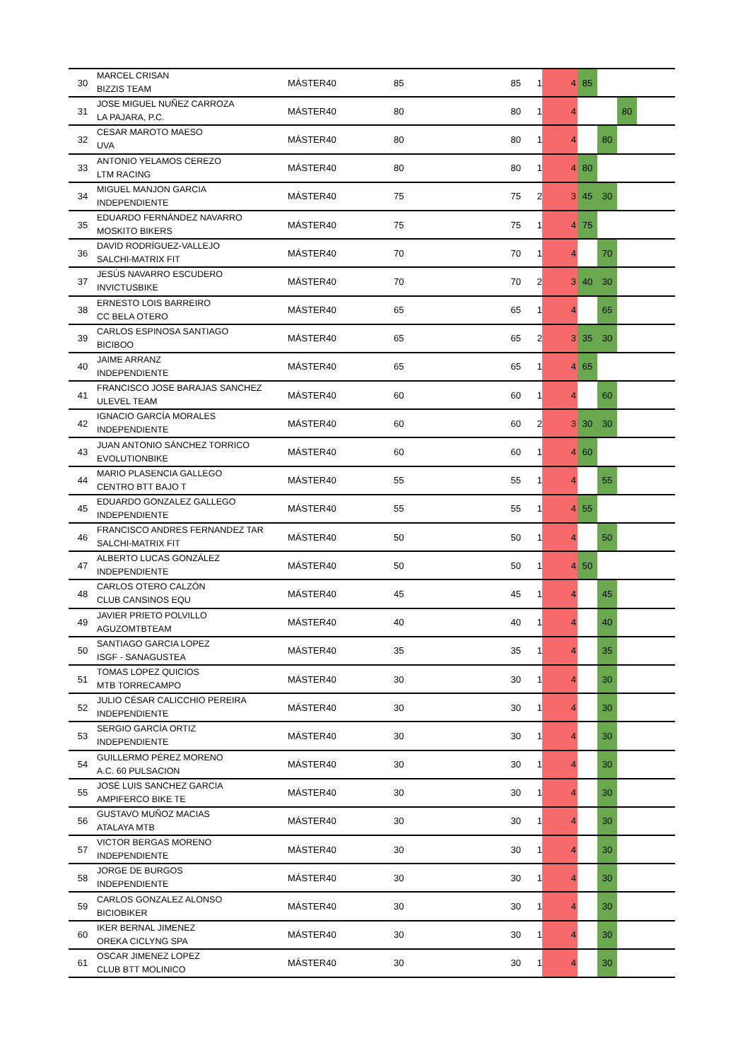| 30 | MARCEL CRISAN BIZZIS TEAM | MÁSTER40 | 85 | 85 | 1 | 4 | 85 | | | |
| 31 | JOSE MIGUEL NUÑEZ CARROZA LA PAJARA, P.C. | MÁSTER40 | 80 | 80 | 1 | 4 | | | 80 | |
| 32 | CESAR MAROTO MAESO UVA | MÁSTER40 | 80 | 80 | 1 | 4 | | 80 | | |
| 33 | ANTONIO YELAMOS CEREZO LTM RACING | MÁSTER40 | 80 | 80 | 1 | 4 | 80 | | | |
| 34 | MIGUEL MANJON GARCIA INDEPENDIENTE | MÁSTER40 | 75 | 75 | 2 | 3 | 45 | 30 | | |
| 35 | EDUARDO FERNÁNDEZ NAVARRO MOSKITO BIKERS | MÁSTER40 | 75 | 75 | 1 | 4 | 75 | | | |
| 36 | DAVID RODRÍGUEZ-VALLEJO SALCHI-MATRIX FIT | MÁSTER40 | 70 | 70 | 1 | 4 | | 70 | | |
| 37 | JESÚS NAVARRO ESCUDERO INVICTUSBIKE | MÁSTER40 | 70 | 70 | 2 | 3 | 40 | 30 | | |
| 38 | ERNESTO LOIS BARREIRO CC BELA OTERO | MÁSTER40 | 65 | 65 | 1 | 4 | | 65 | | |
| 39 | CARLOS ESPINOSA SANTIAGO BICIBOO | MÁSTER40 | 65 | 65 | 2 | 3 | 35 | 30 | | |
| 40 | JAIME ARRANZ INDEPENDIENTE | MÁSTER40 | 65 | 65 | 1 | 4 | 65 | | | |
| 41 | FRANCISCO JOSE BARAJAS SANCHEZ ULEVEL TEAM | MÁSTER40 | 60 | 60 | 1 | 4 | | 60 | | |
| 42 | IGNACIO GARCÍA MORALES INDEPENDIENTE | MÁSTER40 | 60 | 60 | 2 | 3 | 30 | 30 | | |
| 43 | JUAN ANTONIO SÁNCHEZ TORRICO EVOLUTIONBIKE | MÁSTER40 | 60 | 60 | 1 | 4 | 60 | | | |
| 44 | MARIO PLASENCIA GALLEGO CENTRO BTT BAJO T | MÁSTER40 | 55 | 55 | 1 | 4 | | 55 | | |
| 45 | EDUARDO GONZALEZ GALLEGO INDEPENDIENTE | MÁSTER40 | 55 | 55 | 1 | 4 | 55 | | | |
| 46 | FRANCISCO ANDRES FERNANDEZ TAR SALCHI-MATRIX FIT | MÁSTER40 | 50 | 50 | 1 | 4 | | 50 | | |
| 47 | ALBERTO LUCAS GONZÁLEZ INDEPENDIENTE | MÁSTER40 | 50 | 50 | 1 | 4 | 50 | | | |
| 48 | CARLOS OTERO CALZÓN CLUB CANSINOS EQU | MÁSTER40 | 45 | 45 | 1 | 4 | | 45 | | |
| 49 | JAVIER PRIETO POLVILLO AGUZOMTBTEAM | MÁSTER40 | 40 | 40 | 1 | 4 | | 40 | | |
| 50 | SANTIAGO GARCIA LOPEZ ISGF - SANAGUSTEA | MÁSTER40 | 35 | 35 | 1 | 4 | | 35 | | |
| 51 | TOMAS LOPEZ QUICIOS MTB TORRECAMPO | MÁSTER40 | 30 | 30 | 1 | 4 | | 30 | | |
| 52 | JULIO CÉSAR CALICCHIO PEREIRA INDEPENDIENTE | MÁSTER40 | 30 | 30 | 1 | 4 | | 30 | | |
| 53 | SERGIO GARCÍA ORTIZ INDEPENDIENTE | MÁSTER40 | 30 | 30 | 1 | 4 | | 30 | | |
| 54 | GUILLERMO PÉREZ MORENO A.C. 60 PULSACION | MÁSTER40 | 30 | 30 | 1 | 4 | | 30 | | |
| 55 | JOSÉ LUIS SANCHEZ GARCIA AMPIFERCO BIKE TE | MÁSTER40 | 30 | 30 | 1 | 4 | | 30 | | |
| 56 | GUSTAVO MUÑOZ MACIAS ATALAYA MTB | MÁSTER40 | 30 | 30 | 1 | 4 | | 30 | | |
| 57 | VICTOR BERGAS MORENO INDEPENDIENTE | MÁSTER40 | 30 | 30 | 1 | 4 | | 30 | | |
| 58 | JORGE DE BURGOS INDEPENDIENTE | MÁSTER40 | 30 | 30 | 1 | 4 | | 30 | | |
| 59 | CARLOS GONZALEZ ALONSO BICIOBIKER | MÁSTER40 | 30 | 30 | 1 | 4 | | 30 | | |
| 60 | IKER BERNAL JIMENEZ OREKA CICLYNG SPA | MÁSTER40 | 30 | 30 | 1 | 4 | | 30 | | |
| 61 | OSCAR JIMENEZ LOPEZ CLUB BTT MOLINICO | MÁSTER40 | 30 | 30 | 1 | 4 | | 30 | | |